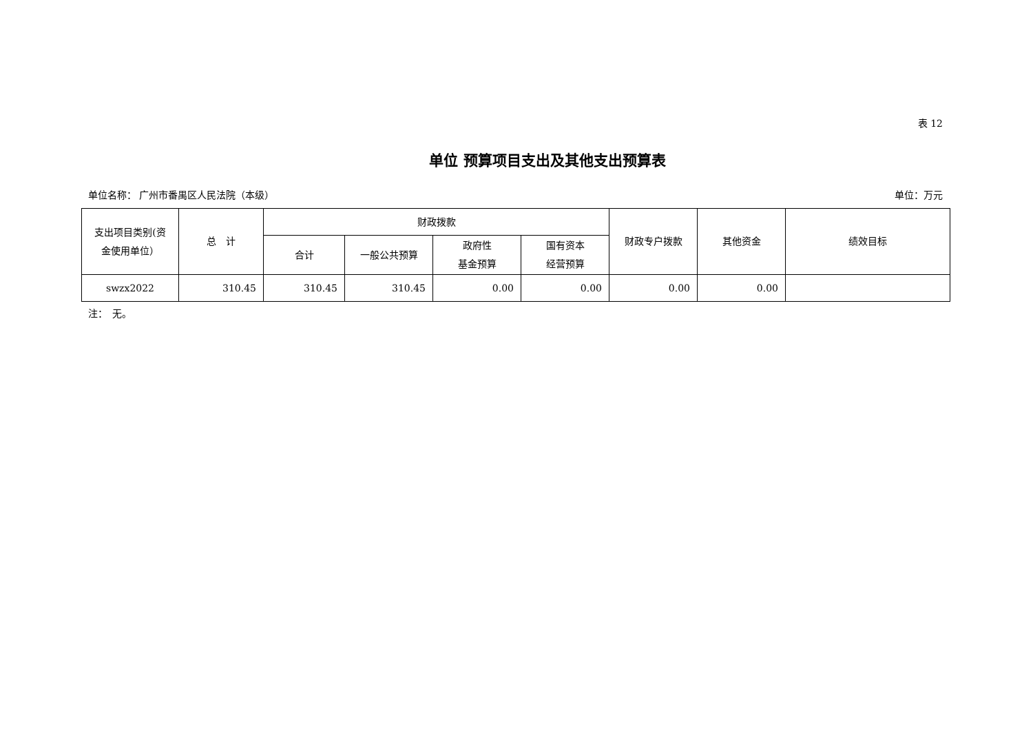表 12
单位 预算项目支出及其他支出预算表
单位名称： 广州市番禺区人民法院（本级） 单位：万元
| 支出项目类别(资 金使用单位） | 总 计 | 财政拨款 | | | | 财政专户拨款 | 其他资金 | 绩效目标 |
| --- | --- | --- | --- | --- | --- | --- | --- | --- |
| | | 合计 | 一般公共预算 | 政府性 基金预算 | 国有资本 经营预算 | | | |
| swzx2022 | 310.45 | 310.45 | 310.45 | 0.00 | 0.00 | 0.00 | 0.00 | |
注：　无。